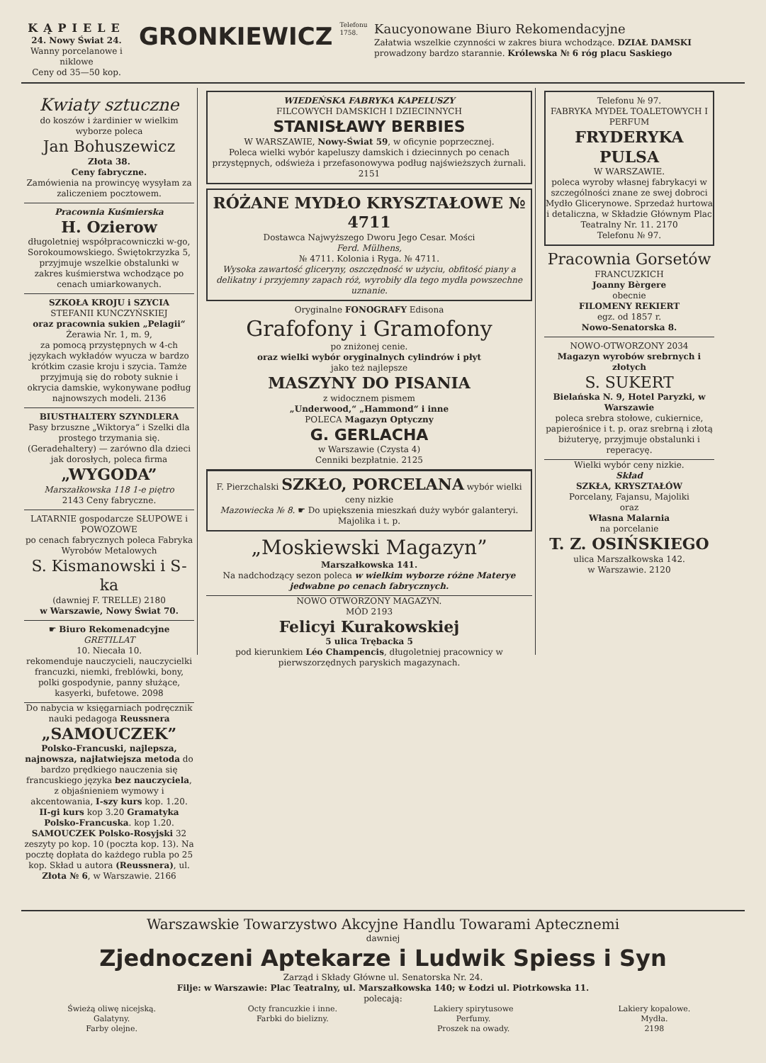KĄPIELE
24. Nowy Świat 24.
Wanny porcelanowe i niklowe
Ceny od 35—50 kop.
GRONKIEWICZ
Telefonu 1758.
Kaucyonowane Biuro Rekomendacyjne
Załatwia wszelkie czynności w zakres biura wchodzące. DZIAŁ DAMSKI prowadzony bardzo starannie. Królewska № 6 róg placu Saskiego
Kwiaty sztuczne
do koszów i żardinier w wielkim wyborze poleca
Jan Bohuszewicz
Złota 38.
Ceny fabryczne.
Zamówienia na prowincyę wysyłam za zaliczeniem pocztowem.
Pracownia Kuśmierska
H. Ozierow
długoletniej współpracowniczki w-go, Sorokoumowskiego. Świętokrzyzka 5, przyjmuje wszelkie obstalunki w zakres kuśmierstwa wchodzące po cenach umiarkowanych.
SZKOŁA KROJU i SZYCIA
STEFANII KUNCZYŃSKIEJ
oraz pracownia sukien „Pelagii“
Żerawia Nr. 1, m. 9,
za pomocą przystępnych w 4-ch językach wykładów wyucza w bardzo krótkim czasie kroju i szycia. Tamże przyjmują się do roboty suknie i okrycia damskie, wykonywane podług najnowszych modeli. 2136
BIUSTHALTERY SZYNDLERA
Pasy brzuszne „Wiktorya“ i Szelki dla prostego trzymania się. (Geradehaltery) — zarówno dla dzieci jak dorosłych, poleca firma
„WYGODA”
Marszałkowska 118 1-e piętro
2143 Ceny fabryczne.
LATARNIE gospodarcze SŁUPOWE i POWOZOWE
po cenach fabrycznych poleca Fabryka Wyrobów Metalowych
S. Kismanowski i S-ka
(dawniej F. TRELLE) 2180
w Warszawie, Nowy Świat 70.
☛ Biuro Rekomenadcyjne
GRETILLAT
10. Niecała 10.
rekomenduje nauczycieli, nauczycielki francuzki, niemki, freblówki, bony, polki gospodynie, panny służące, kasyerki, bufetowe. 2098
Do nabycia w księgarniach podręcznik nauki pedagoga Reussnera
„SAMOUCZEK”
Polsko-Francuski, najlepsza, najnowsza, najłatwiejsza metoda do bardzo prędkiego nauczenia się francuskiego języka bez nauczyciela, z objaśnieniem wymowy i akcentowania, I-szy kurs kop. 1.20. II-gi kurs kop 3.20 Gramatyka Polsko-Francuska. kop 1.20.
SAMOUCZEK Polsko-Rosyjski 32 zeszyty po kop. 10 (poczta kop. 13). Na pocztę dopłata do każdego rubla po 25 kop. Skład u autora (Reussnera), ul. Złota № 6, w Warszawie. 2166
WIEDEŃSKA FABRYKA KAPELUSZY
FILCOWYCH DAMSKICH I DZIECINNYCH
STANISŁAWY BERBIES
W WARSZAWIE, Nowy-Świat 59, w oficynie poprzecznej.
Poleca wielki wybór kapeluszy damskich i dziecinnych po cenach przystępnych, odświeża i przefasonowywa podług najświeższych żurnali. 2151
RÓŻANE MYDŁO KRYSZTAŁOWE № 4711
Dostawca Najwyższego Dworu Jego Cesar. Mości
Ferd. Mülhens,
№ 4711. Kolonia i Ryga. № 4711.
Wysoka zawartość gliceryny, oszczędność w użyciu, obfitość piany a delikatny i przyjemny zapach róż, wyrobiły dla tego mydła powszechne uznanie.
Oryginalne FONOGRAFY Edisona
Grafofony i Gramofony
po zniżonej cenie.
oraz wielki wybór oryginalnych cylindrów i płyt
jako też najlepsze
MASZYNY DO PISANIA
z widocznem pismem
„Underwood,“ „Hammond“ i inne
POLECA Magazyn Optyczny
G. GERLACHA
w Warszawie (Czysta 4)
Cenniki bezpłatnie. 2125
F. Pierzchalski SZKŁO, PORCELANA wybór wielki ceny nizkie
Mazowiecka № 8. ☛ Do upiększenia mieszkań duży wybór galanteryi. Majolika i t. p.
„Moskiewski Magazyn”
Marszałkowska 141.
Na nadchodzący sezon poleca w wielkim wyborze różne Materye jedwabne po cenach fabrycznych.
NOWO OTWORZONY MAGAZYN.
MÓD 2193
Felicyi Kurakowskiej
5 ulica Trębacka 5
pod kierunkiem Léo Champencis, długoletniej pracownicy w pierwszorzędnych paryskich magazynach.
Telefonu № 97.
FABRYKA MYDEŁ TOALETOWYCH I PERFUM
FRYDERYKA PULSA
W WARSZAWIE.
poleca wyroby własnej fabrykacyi w szczególności znane ze swej dobroci Mydło Glicerynowe. Sprzedaż hurtowa i detaliczna, w Składzie Głównym Plac Teatralny Nr. 11. 2170
Telefonu № 97.
Pracownia Gorsetów
FRANCUZKICH
Joanny Bèrgere
obecnie
FILOMENY REKIERT
egz. od 1857 r.
Nowo-Senatorska 8.
NOWO-OTWORZONY 2034
Magazyn wyrobów srebrnych i złotych
S. SUKERT
Bielańska N. 9, Hotel Paryzki, w Warszawie
poleca srebra stołowe, cukiernice, papierośnice i t. p. oraz srebrną i złotą biżuteryę, przyjmuje obstalunki i reperacyę.
Wielki wybór ceny nizkie.
Skład
SZKŁA, KRYSZTAŁÓW
Porcelany, Fajansu, Majoliki
oraz
Własna Malarnia
na porcelanie
T. Z. OSIŃSKIEGO
ulica Marszałkowska 142.
w Warszawie. 2120
Warszawskie Towarzystwo Akcyjne Handlu Towarami Aptecznemi
dawniej
Zjednoczeni Aptekarze i Ludwik Spiess i Syn
Zarząd i Składy Główne ul. Senatorska Nr. 24.
Filje: w Warszawie: Plac Teatralny, ul. Marszałkowska 140; w Łodzi ul. Piotrkowska 11.
polecają:
Świeżą oliwę nicejską.
Galatyny.
Farby olejne.
Octy francuzkie i inne.
Farbki do bielizny.
Lakiery spirytusowe
Perfumy.
Proszek na owady.
Lakiery kopalowe.
Mydła.
2198